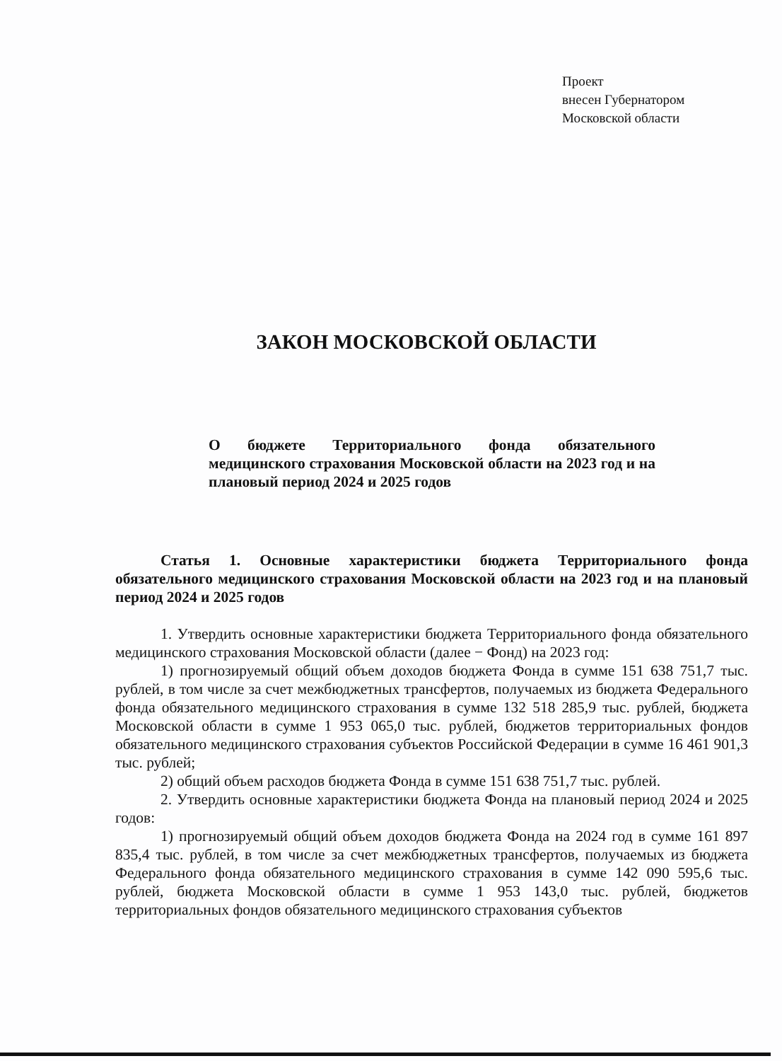Проект
внесен Губернатором
Московской области
ЗАКОН МОСКОВСКОЙ ОБЛАСТИ
О бюджете Территориального фонда обязательного медицинского страхования Московской области на 2023 год и на плановый период 2024 и 2025 годов
Статья 1. Основные характеристики бюджета Территориального фонда обязательного медицинского страхования Московской области на 2023 год и на плановый период 2024 и 2025 годов
1. Утвердить основные характеристики бюджета Территориального фонда обязательного медицинского страхования Московской области (далее − Фонд) на 2023 год:
1) прогнозируемый общий объем доходов бюджета Фонда в сумме 151 638 751,7 тыс. рублей, в том числе за счет межбюджетных трансфертов, получаемых из бюджета Федерального фонда обязательного медицинского страхования в сумме 132 518 285,9 тыс. рублей, бюджета Московской области в сумме 1 953 065,0 тыс. рублей, бюджетов территориальных фондов обязательного медицинского страхования субъектов Российской Федерации в сумме 16 461 901,3 тыс. рублей;
2) общий объем расходов бюджета Фонда в сумме 151 638 751,7 тыс. рублей.
2. Утвердить основные характеристики бюджета Фонда на плановый период 2024 и 2025 годов:
1) прогнозируемый общий объем доходов бюджета Фонда на 2024 год в сумме 161 897 835,4 тыс. рублей, в том числе за счет межбюджетных трансфертов, получаемых из бюджета Федерального фонда обязательного медицинского страхования в сумме 142 090 595,6 тыс. рублей, бюджета Московской области в сумме 1 953 143,0 тыс. рублей, бюджетов территориальных фондов обязательного медицинского страхования субъектов